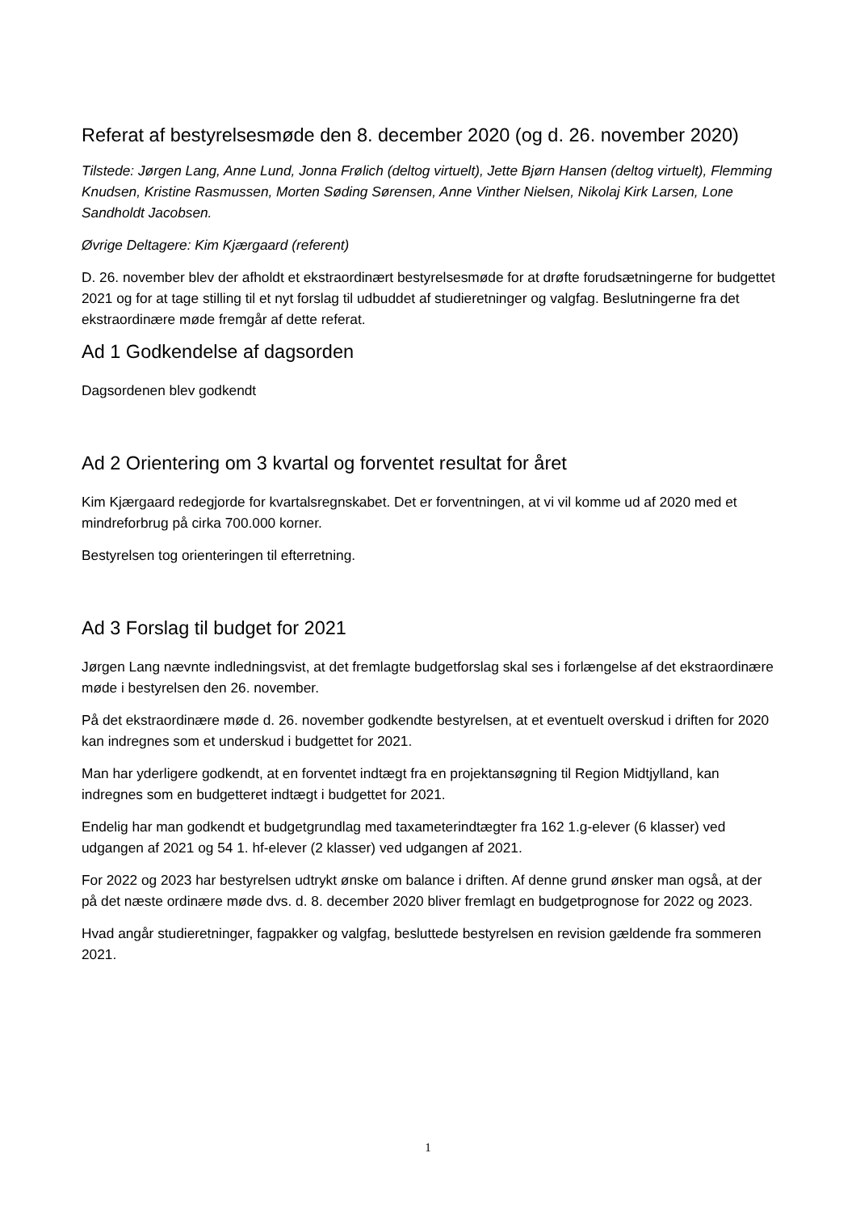Referat af bestyrelsesmøde den 8. december 2020 (og d. 26. november 2020)
Tilstede: Jørgen Lang, Anne Lund, Jonna Frølich (deltog virtuelt), Jette Bjørn Hansen (deltog virtuelt), Flemming Knudsen, Kristine Rasmussen, Morten Søding Sørensen, Anne Vinther Nielsen, Nikolaj Kirk Larsen, Lone Sandholdt Jacobsen.
Øvrige Deltagere: Kim Kjærgaard (referent)
D. 26. november blev der afholdt et ekstraordinært bestyrelsesmøde for at drøfte forudsætningerne for budgettet 2021 og for at tage stilling til et nyt forslag til udbuddet af studieretninger og valgfag. Beslutningerne fra det ekstraordinære møde fremgår af dette referat.
Ad 1 Godkendelse af dagsorden
Dagsordenen blev godkendt
Ad 2 Orientering om 3 kvartal og forventet resultat for året
Kim Kjærgaard redegjorde for kvartalsregnskabet. Det er forventningen, at vi vil komme ud af 2020 med et mindreforbrug på cirka 700.000 korner.
Bestyrelsen tog orienteringen til efterretning.
Ad 3 Forslag til budget for 2021
Jørgen Lang nævnte indledningsvist, at det fremlagte budgetforslag skal ses i forlængelse af det ekstraordinære møde i bestyrelsen den 26. november.
På det ekstraordinære møde d. 26. november godkendte bestyrelsen, at et eventuelt overskud i driften for 2020 kan indregnes som et underskud i budgettet for 2021.
Man har yderligere godkendt, at en forventet indtægt fra en projektansøgning til Region Midtjylland, kan indregnes som en budgetteret indtægt i budgettet for 2021.
Endelig har man godkendt et budgetgrundlag med taxameterindtægter fra 162 1.g-elever (6 klasser) ved udgangen af 2021 og 54 1. hf-elever (2 klasser) ved udgangen af 2021.
For 2022 og 2023 har bestyrelsen udtrykt ønske om balance i driften. Af denne grund ønsker man også, at der på det næste ordinære møde dvs. d. 8. december 2020 bliver fremlagt en budgetprognose for 2022 og 2023.
Hvad angår studieretninger, fagpakker og valgfag, besluttede bestyrelsen en revision gældende fra sommeren 2021.
1